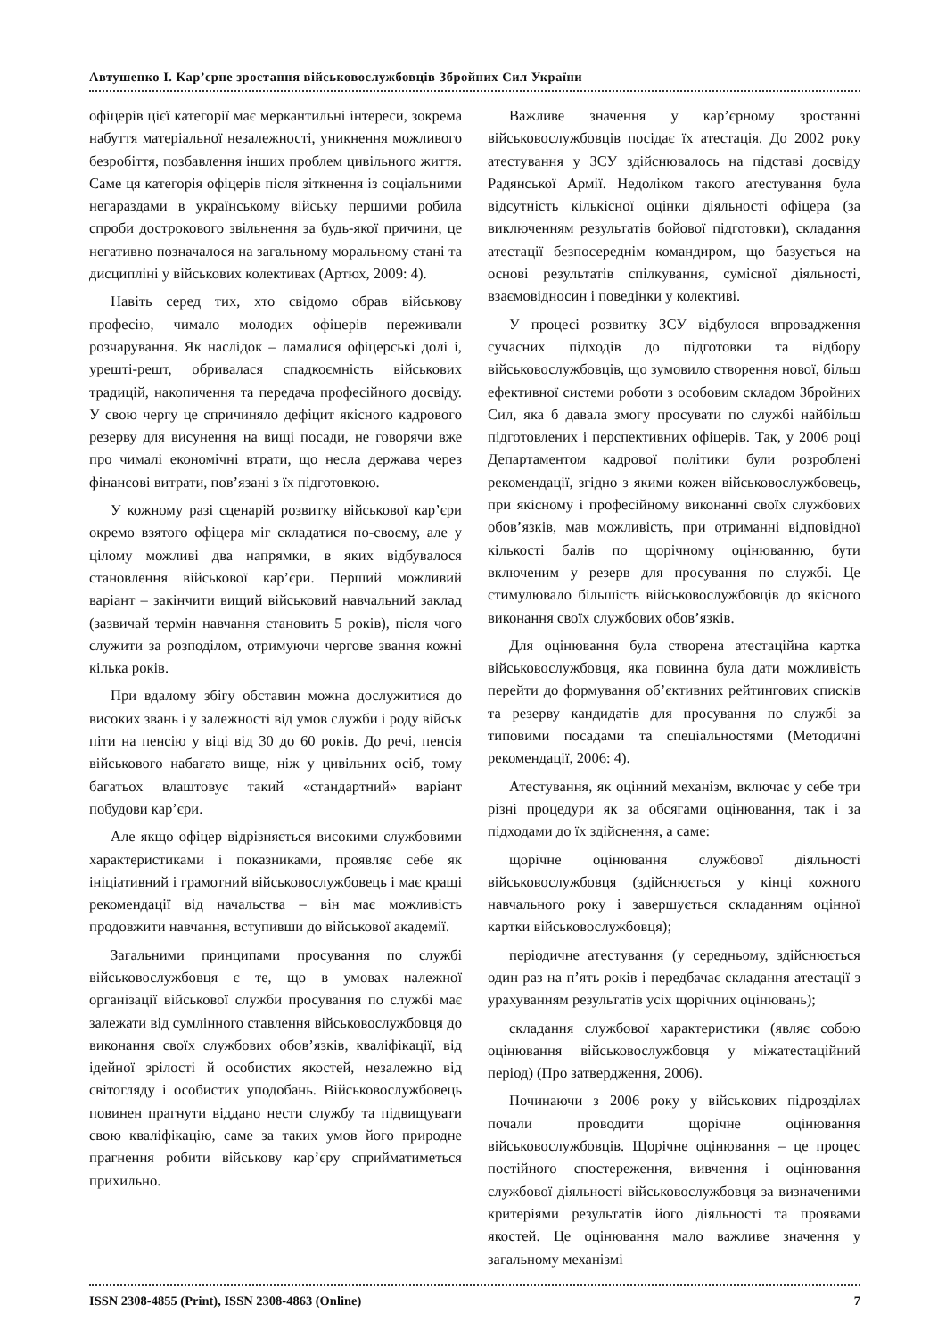Автушенко І. Кар’єрне зростання військовослужбовців Збройних Сил України
офіцерів цієї категорії має меркантильні інтереси, зокрема набуття матеріальної незалежності, уникнення можливого безробіття, позбавлення інших проблем цивільного життя. Саме ця категорія офіцерів після зіткнення із соціальними негараздами в українському війську першими робила спроби дострокового звільнення за будь-якої причини, це негативно позначалося на загальному моральному стані та дисципліні у військових колективах (Артюх, 2009: 4).
Навіть серед тих, хто свідомо обрав військову професію, чимало молодих офіцерів переживали розчарування. Як наслідок – ламалися офіцерські долі і, урешті-решт, обривалася спадкоємність військових традицій, накопичення та передача професійного досвіду. У свою чергу це спричиняло дефіцит якісного кадрового резерву для висунення на вищі посади, не говорячи вже про чималі економічні втрати, що несла держава через фінансові витрати, пов’язані з їх підготовкою.
У кожному разі сценарій розвитку військової кар’єри окремо взятого офіцера міг складатися по-своєму, але у цілому можливі два напрямки, в яких відбувалося становлення військової кар’єри. Перший можливий варіант – закінчити вищий військовий навчальний заклад (зазвичай термін навчання становить 5 років), після чого служити за розподілом, отримуючи чергове звання кожні кілька років.
При вдалому збігу обставин можна дослужитися до високих звань і у залежності від умов служби і роду військ піти на пенсію у віці від 30 до 60 років. До речі, пенсія військового набагато вище, ніж у цивільних осіб, тому багатьох влаштовує такий «стандартний» варіант побудови кар’єри.
Але якщо офіцер відрізняється високими службовими характеристиками і показниками, проявляє себе як ініціативний і грамотний військовослужбовець і має кращі рекомендації від начальства – він має можливість продовжити навчання, вступивши до військової академії.
Загальними принципами просування по службі військовослужбовця є те, що в умовах належної організації військової служби просування по службі має залежати від сумлінного ставлення військовослужбовця до виконання своїх службових обов’язків, кваліфікації, від ідейної зрілості й особистих якостей, незалежно від світогляду і особистих уподобань. Військовослужбовець повинен прагнути віддано нести службу та підвищувати свою кваліфікацію, саме за таких умов його природне прагнення робити військову кар’єру сприйматиметься прихильно.
Важливе значення у кар’єрному зростанні військовослужбовців посідає їх атестація. До 2002 року атестування у ЗСУ здійснювалось на підставі досвіду Радянської Армії. Недоліком такого атестування була відсутність кількісної оцінки діяльності офіцера (за виключенням результатів бойової підготовки), складання атестації безпосереднім командиром, що базується на основі результатів спілкування, сумісної діяльності, взаємовідносин і поведінки у колективі.
У процесі розвитку ЗСУ відбулося впровадження сучасних підходів до підготовки та відбору військовослужбовців, що зумовило створення нової, більш ефективної системи роботи з особовим складом Збройних Сил, яка б давала змогу просувати по службі найбільш підготовлених і перспективних офіцерів. Так, у 2006 році Департаментом кадрової політики були розроблені рекомендації, згідно з якими кожен військовослужбовець, при якісному і професійному виконанні своїх службових обов’язків, мав можливість, при отриманні відповідної кількості балів по щорічному оцінюванню, бути включеним у резерв для просування по службі. Це стимулювало більшість військовослужбовців до якісного виконання своїх службових обов’язків.
Для оцінювання була створена атестаційна картка військовослужбовця, яка повинна була дати можливість перейти до формування об’єктивних рейтингових списків та резерву кандидатів для просування по службі за типовими посадами та спеціальностями (Методичні рекомендації, 2006: 4).
Атестування, як оцінний механізм, включає у себе три різні процедури як за обсягами оцінювання, так і за підходами до їх здійснення, а саме:
щорічне оцінювання службової діяльності військовослужбовця (здійснюється у кінці кожного навчального року і завершується складанням оцінної картки військовослужбовця);
періодичне атестування (у середньому, здійснюється один раз на п’ять років і передбачає складання атестації з урахуванням результатів усіх щорічних оцінювань);
складання службової характеристики (являє собою оцінювання військовослужбовця у міжатестаційний період) (Про затвердження, 2006).
Починаючи з 2006 року у військових підрозділах почали проводити щорічне оцінювання військовослужбовців. Щорічне оцінювання – це процес постійного спостереження, вивчення і оцінювання службової діяльності військовослужбовця за визначеними критеріями результатів його діяльності та проявами якостей. Це оцінювання мало важливе значення у загальному механізмі
ISSN 2308-4855 (Print), ISSN 2308-4863 (Online) 7